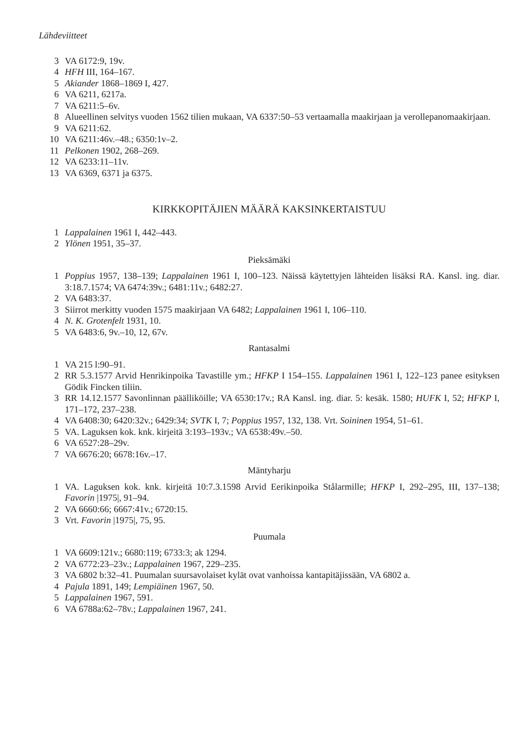Lähdeviitteet
3 VA 6172:9, 19v.
4 HFH III, 164–167.
5 Akiander 1868–1869 I, 427.
6 VA 6211, 6217a.
7 VA 6211:5–6v.
8 Alueellinen selvitys vuoden 1562 tilien mukaan, VA 6337:50–53 vertaamalla maakirjaan ja verollepanomaakirjaan.
9 VA 6211:62.
10 VA 6211:46v.–48.; 6350:1v–2.
11 Pelkonen 1902, 268–269.
12 VA 6233:11–11v.
13 VA 6369, 6371 ja 6375.
KIRKKOPITÄJIEN MÄÄRÄ KAKSINKERTAISTUU
1 Lappalainen 1961 I, 442–443.
2 Ylönen 1951, 35–37.
Pieksämäki
1 Poppius 1957, 138–139; Lappalainen 1961 I, 100–123. Näissä käytettyjen lähteiden lisäksi RA. Kansl. ing. diar. 3:18.7.1574; VA 6474:39v.; 6481:11v.; 6482:27.
2 VA 6483:37.
3 Siirrot merkitty vuoden 1575 maakirjaan VA 6482; Lappalainen 1961 I, 106–110.
4 N. K. Grotenfelt 1931, 10.
5 VA 6483:6, 9v.–10, 12, 67v.
Rantasalmi
1 VA 215 l:90–91.
2 RR 5.3.1577 Arvid Henrikinpoika Tavastille ym.; HFKP I 154–155. Lappalainen 1961 I, 122–123 panee esityksen Gödik Fincken tiliin.
3 RR 14.12.1577 Savonlinnan päälliköille; VA 6530:17v.; RA Kansl. ing. diar. 5: kesäk. 1580; HUFK I, 52; HFKP I, 171–172, 237–238.
4 VA 6408:30; 6420:32v.; 6429:34; SVTK I, 7; Poppius 1957, 132, 138. Vrt. Soininen 1954, 51–61.
5 VA. Laguksen kok. knk. kirjeitä 3:193–193v.; VA 6538:49v.–50.
6 VA 6527:28–29v.
7 VA 6676:20; 6678:16v.–17.
Mäntyharju
1 VA. Laguksen kok. knk. kirjeitä 10:7.3.1598 Arvid Eerikinpoika Stålarmille; HFKP I, 292–295, III, 137–138; Favorin |1975|, 91–94.
2 VA 6660:66; 6667:41v.; 6720:15.
3 Vrt. Favorin |1975|, 75, 95.
Puumala
1 VA 6609:121v.; 6680:119; 6733:3; ak 1294.
2 VA 6772:23–23v.; Lappalainen 1967, 229–235.
3 VA 6802 b:32–41. Puumalan suursavolaiset kylät ovat vanhoissa kantapitäjissään, VA 6802 a.
4 Pajula 1891, 149; Lempiäinen 1967, 50.
5 Lappalainen 1967, 591.
6 VA 6788a:62–78v.; Lappalainen 1967, 241.